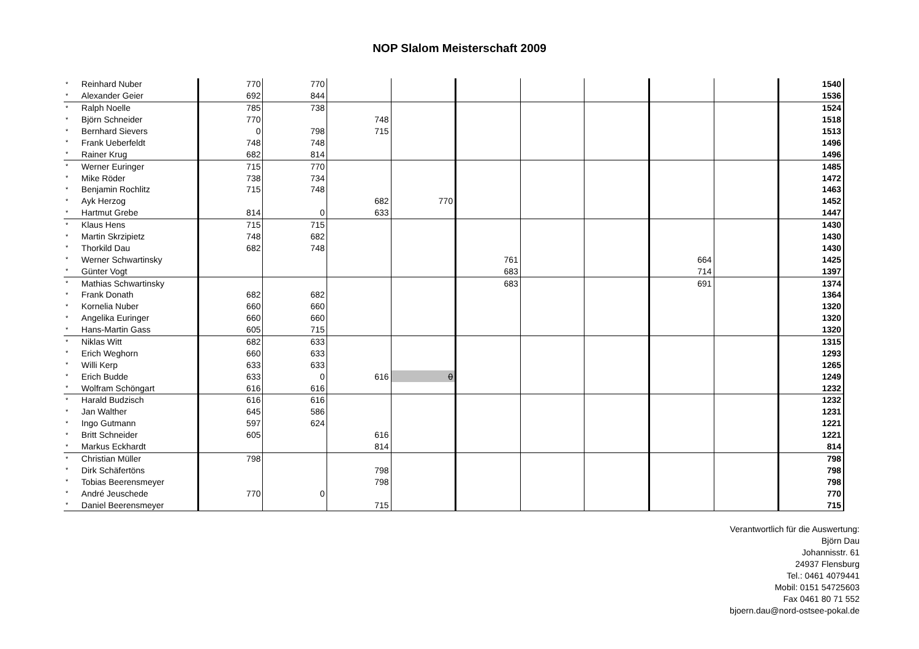NOP Slalom Meisterschaft 2009
| * | Reinhard Nuber | 770 | 770 | | | | | | | | 1540 |
| * | Alexander Geier | 692 | 844 | | | | | | | | 1536 |
| * | Ralph Noelle | 785 | 738 | | | | | | | | 1524 |
| * | Björn Schneider | 770 | | 748 | | | | | | | 1518 |
| * | Bernhard Sievers | 0 | 798 | 715 | | | | | | | 1513 |
| * | Frank Ueberfeldt | 748 | 748 | | | | | | | | 1496 |
| * | Rainer Krug | 682 | 814 | | | | | | | | 1496 |
| * | Werner Euringer | 715 | 770 | | | | | | | | 1485 |
| * | Mike Röder | 738 | 734 | | | | | | | | 1472 |
| * | Benjamin Rochlitz | 715 | 748 | | | | | | | | 1463 |
| * | Ayk Herzog | | | 682 | 770 | | | | | | 1452 |
| * | Hartmut Grebe | 814 | 0 | 633 | | | | | | | 1447 |
| * | Klaus Hens | 715 | 715 | | | | | | | | 1430 |
| * | Martin Skrzipietz | 748 | 682 | | | | | | | | 1430 |
| * | Thorkild Dau | 682 | 748 | | | | | | | | 1430 |
| * | Werner Schwartinsky | | | | | 761 | | | 664 | | 1425 |
| * | Günter Vogt | | | | | 683 | | | 714 | | 1397 |
| * | Mathias Schwartinsky | | | | | 683 | | | 691 | | 1374 |
| * | Frank Donath | 682 | 682 | | | | | | | | 1364 |
| * | Kornelia Nuber | 660 | 660 | | | | | | | | 1320 |
| * | Angelika Euringer | 660 | 660 | | | | | | | | 1320 |
| * | Hans-Martin Gass | 605 | 715 | | | | | | | | 1320 |
| * | Niklas Witt | 682 | 633 | | | | | | | | 1315 |
| * | Erich Weghorn | 660 | 633 | | | | | | | | 1293 |
| * | Willi Kerp | 633 | 633 | | | | | | | | 1265 |
| * | Erich Budde | 633 | 0 | 616 | 0 | | | | | | 1249 |
| * | Wolfram Schöngart | 616 | 616 | | | | | | | | 1232 |
| * | Harald Budzisch | 616 | 616 | | | | | | | | 1232 |
| * | Jan Walther | 645 | 586 | | | | | | | | 1231 |
| * | Ingo Gutmann | 597 | 624 | | | | | | | | 1221 |
| * | Britt Schneider | 605 | | 616 | | | | | | | 1221 |
| * | Markus Eckhardt | | | 814 | | | | | | | 814 |
| * | Christian Müller | 798 | | | | | | | | | 798 |
| * | Dirk Schäfertöns | | | 798 | | | | | | | 798 |
| * | Tobias Beerensmeyer | | | 798 | | | | | | | 798 |
| * | André Jeuschede | 770 | 0 | | | | | | | | 770 |
| * | Daniel Beerensmeyer | | | 715 | | | | | | | 715 |
Verantwortlich für die Auswertung:
Björn Dau
Johannisstr. 61
24937 Flensburg
Tel.: 0461 4079441
Mobil: 0151 54725603
Fax 0461 80 71 552
bjoern.dau@nord-ostsee-pokal.de